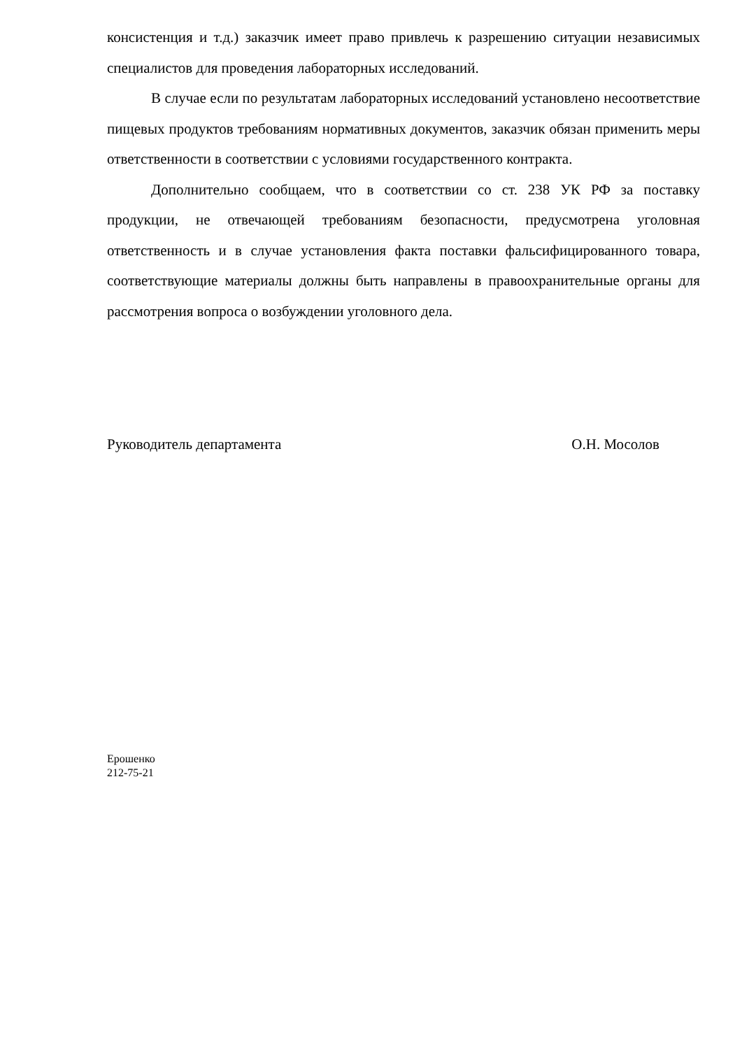консистенция и т.д.) заказчик имеет право привлечь к разрешению ситуации независимых специалистов для проведения лабораторных исследований.
В случае если по результатам лабораторных исследований установлено несоответствие пищевых продуктов требованиям нормативных документов, заказчик обязан применить меры ответственности в соответствии с условиями государственного контракта.
Дополнительно сообщаем, что в соответствии со ст. 238 УК РФ за поставку продукции, не отвечающей требованиям безопасности, предусмотрена уголовная ответственность и в случае установления факта поставки фальсифицированного товара, соответствующие материалы должны быть направлены в правоохранительные органы для рассмотрения вопроса о возбуждении уголовного дела.
Руководитель департамента О.Н. Мосолов
Ерошенко
212-75-21